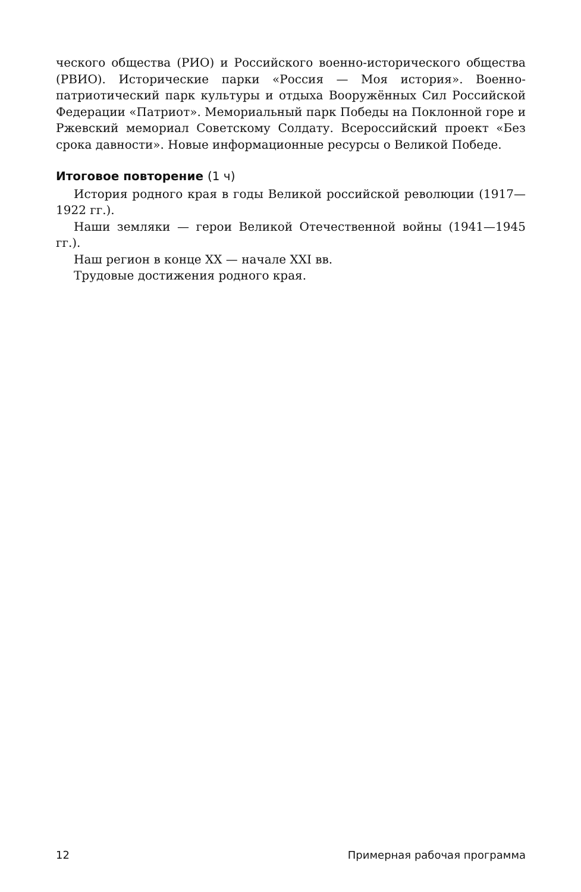ческого общества (РИО) и Российского военно-исторического общества (РВИО). Исторические парки «Россия — Моя история». Военно-патриотический парк культуры и отдыха Вооружённых Сил Российской Федерации «Патриот». Мемориальный парк Победы на Поклонной горе и Ржевский мемориал Советскому Солдату. Всероссийский проект «Без срока давности». Новые информационные ресурсы о Великой Победе.
Итоговое повторение (1 ч)
История родного края в годы Великой российской революции (1917—1922 гг.).
Наши земляки — герои Великой Отечественной войны (1941—1945 гг.).
Наш регион в конце XX — начале XXI вв.
Трудовые достижения родного края.
12 Примерная рабочая программа